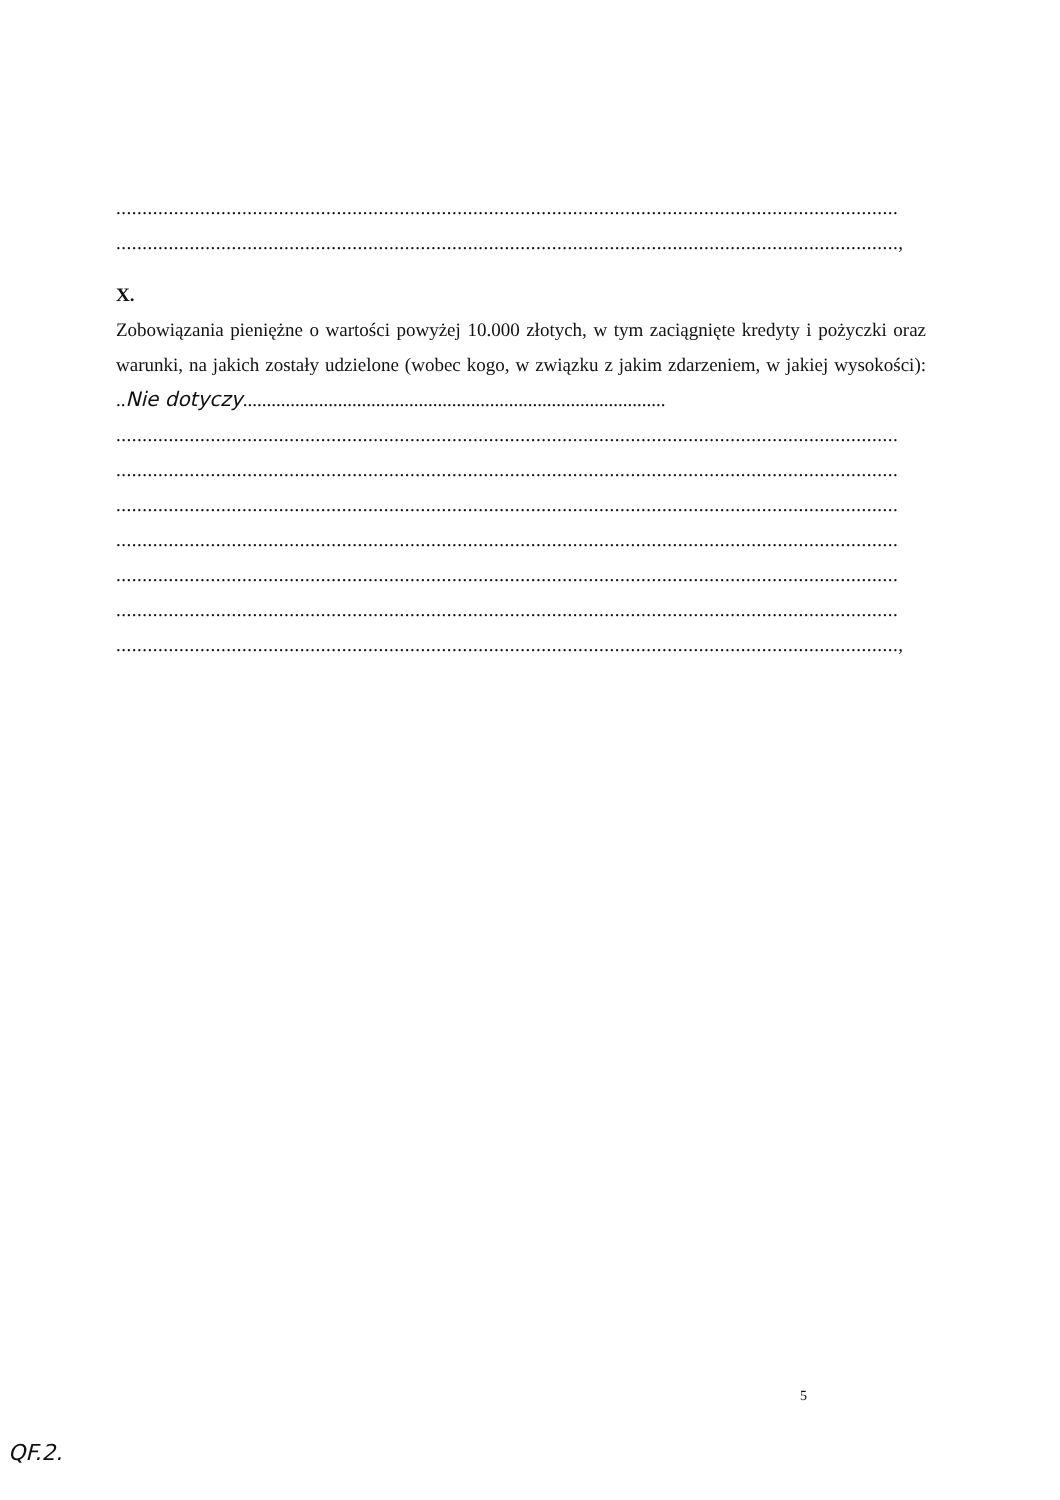.....................................................................................................................................................
.....................................................................................................................................................,
X.
Zobowiązania pieniężne o wartości powyżej 10.000 złotych, w tym zaciągnięte kredyty i pożyczki oraz warunki, na jakich zostały udzielone (wobec kogo, w związku z jakim zdarzeniem, w jakiej wysokości): ..Nie dotyczy.........................................................................................
.....................................................................................................................................................
.....................................................................................................................................................
.....................................................................................................................................................
.....................................................................................................................................................
.....................................................................................................................................................
.....................................................................................................................................................
.....................................................................................................................................................,
5
QF.2.